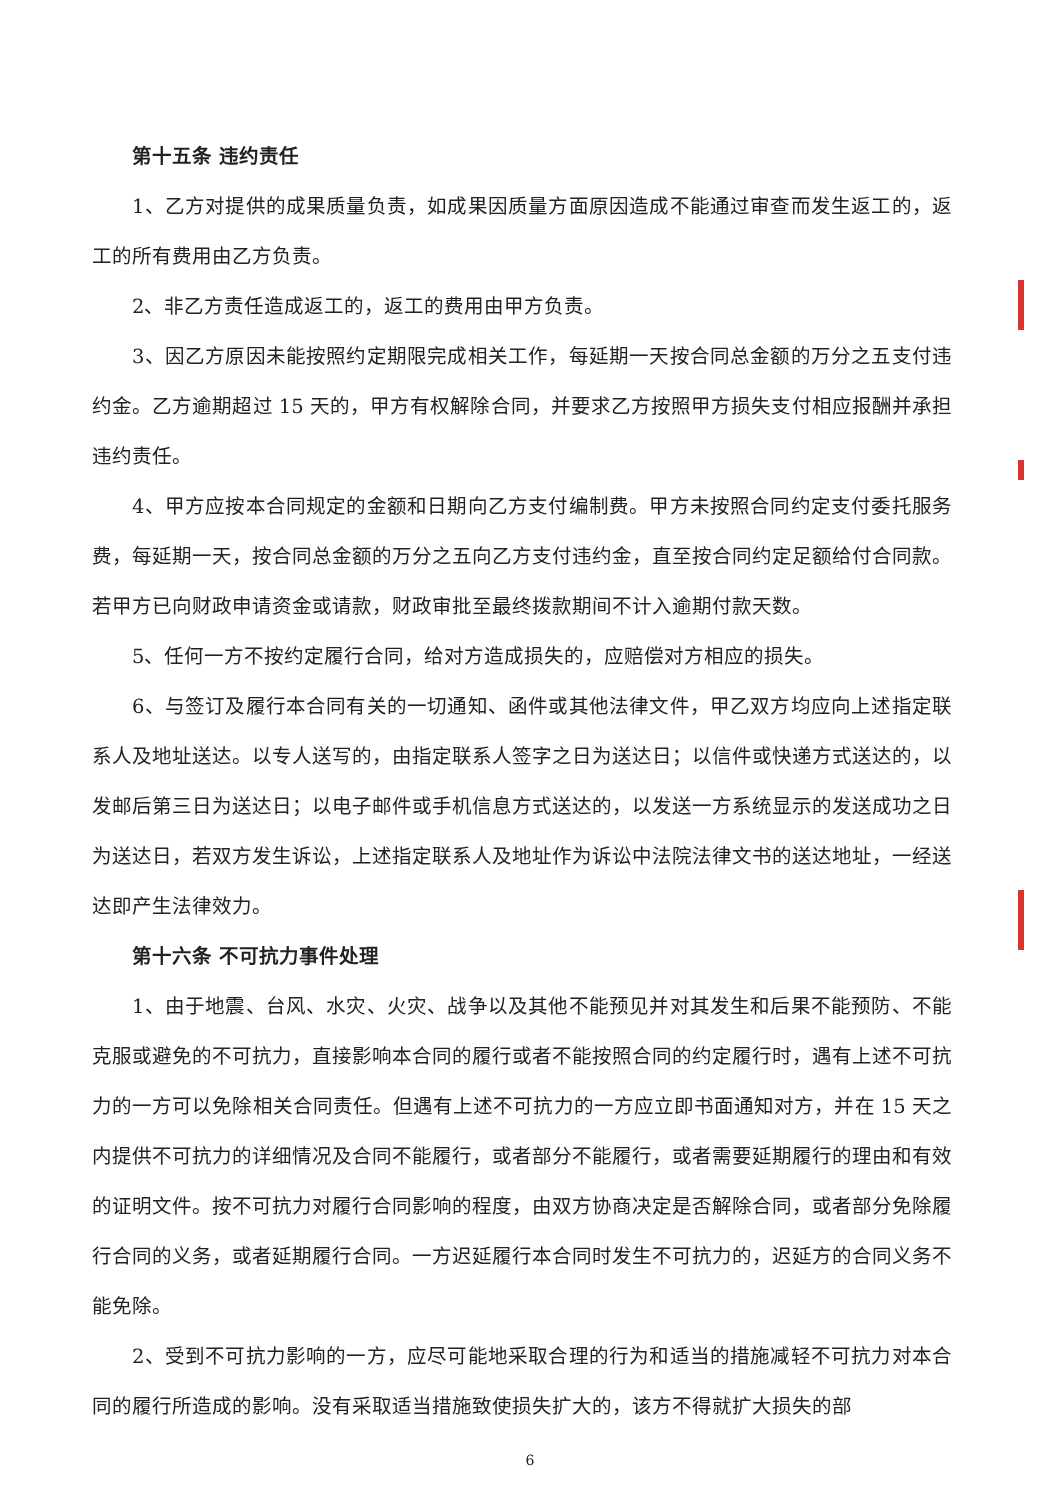第十五条 违约责任
1、乙方对提供的成果质量负责，如成果因质量方面原因造成不能通过审查而发生返工的，返工的所有费用由乙方负责。
2、非乙方责任造成返工的，返工的费用由甲方负责。
3、因乙方原因未能按照约定期限完成相关工作，每延期一天按合同总金额的万分之五支付违约金。乙方逾期超过 15 天的，甲方有权解除合同，并要求乙方按照甲方损失支付相应报酬并承担违约责任。
4、甲方应按本合同规定的金额和日期向乙方支付编制费。甲方未按照合同约定支付委托服务费，每延期一天，按合同总金额的万分之五向乙方支付违约金，直至按合同约定足额给付合同款。若甲方已向财政申请资金或请款，财政审批至最终拨款期间不计入逾期付款天数。
5、任何一方不按约定履行合同，给对方造成损失的，应赔偿对方相应的损失。
6、与签订及履行本合同有关的一切通知、函件或其他法律文件，甲乙双方均应向上述指定联系人及地址送达。以专人送写的，由指定联系人签字之日为送达日；以信件或快递方式送达的，以发邮后第三日为送达日；以电子邮件或手机信息方式送达的，以发送一方系统显示的发送成功之日为送达日，若双方发生诉讼，上述指定联系人及地址作为诉讼中法院法律文书的送达地址，一经送达即产生法律效力。
第十六条 不可抗力事件处理
1、由于地震、台风、水灾、火灾、战争以及其他不能预见并对其发生和后果不能预防、不能克服或避免的不可抗力，直接影响本合同的履行或者不能按照合同的约定履行时，遇有上述不可抗力的一方可以免除相关合同责任。但遇有上述不可抗力的一方应立即书面通知对方，并在 15 天之内提供不可抗力的详细情况及合同不能履行，或者部分不能履行，或者需要延期履行的理由和有效的证明文件。按不可抗力对履行合同影响的程度，由双方协商决定是否解除合同，或者部分免除履行合同的义务，或者延期履行合同。一方迟延履行本合同时发生不可抗力的，迟延方的合同义务不能免除。
2、受到不可抗力影响的一方，应尽可能地采取合理的行为和适当的措施减轻不可抗力对本合同的履行所造成的影响。没有采取适当措施致使损失扩大的，该方不得就扩大损失的部
6